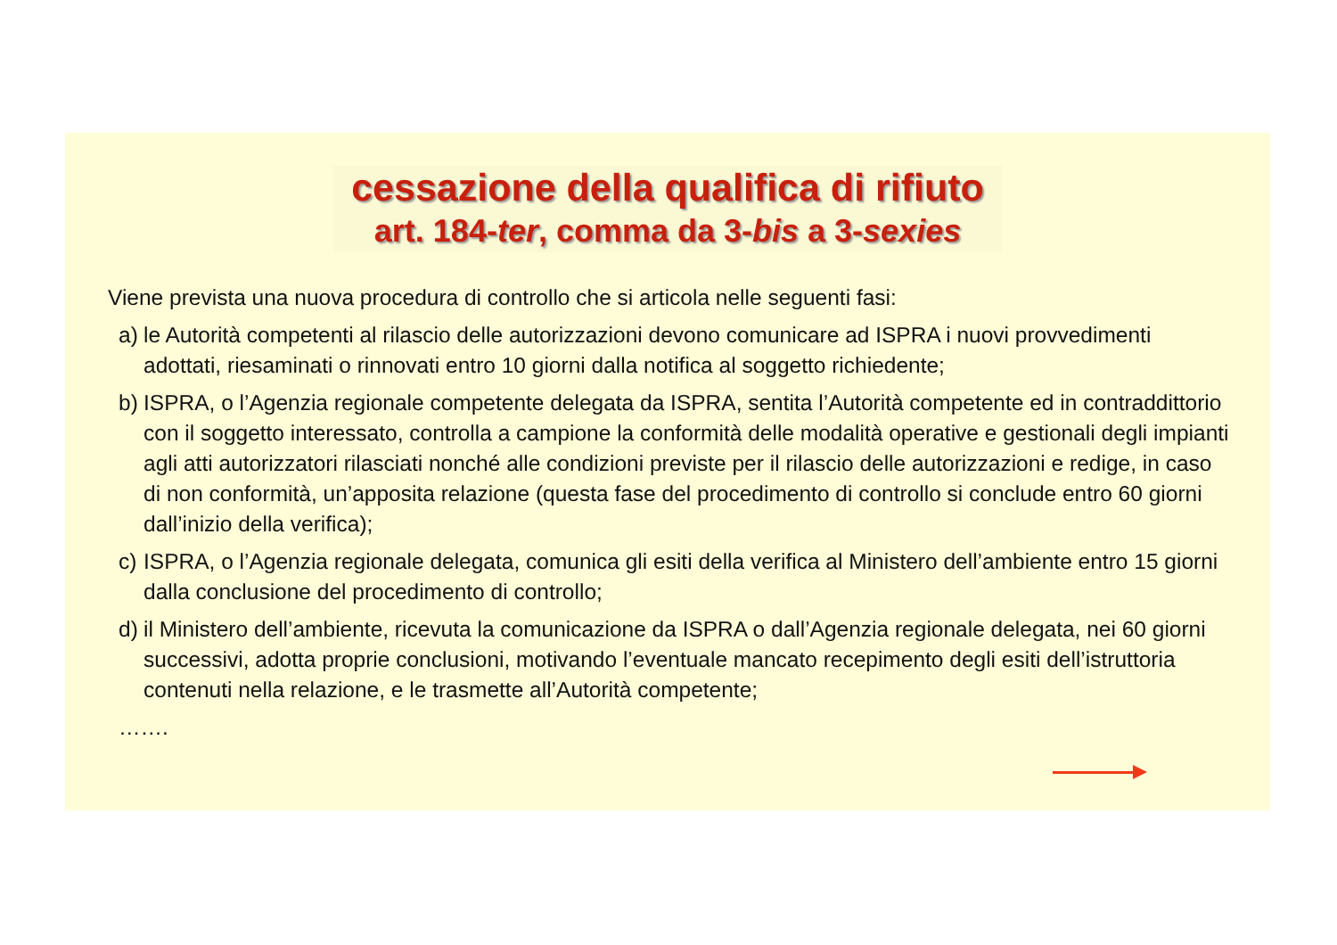cessazione della qualifica di rifiuto
art. 184-ter, comma da 3-bis a 3-sexies
Viene prevista una nuova procedura di controllo che si articola nelle seguenti fasi:
a) le Autorità competenti al rilascio delle autorizzazioni devono comunicare ad ISPRA i nuovi provvedimenti adottati, riesaminati o rinnovati entro 10 giorni dalla notifica al soggetto richiedente;
b) ISPRA, o l’Agenzia regionale competente delegata da ISPRA, sentita l’Autorità competente ed in contraddittorio con il soggetto interessato, controlla a campione la conformità delle modalità operative e gestionali degli impianti agli atti autorizzatori rilasciati nonché alle condizioni previste per il rilascio delle autorizzazioni e redige, in caso di non conformità, un’apposita relazione (questa fase del procedimento di controllo si conclude entro 60 giorni dall’inizio della verifica);
c) ISPRA, o l’Agenzia regionale delegata, comunica gli esiti della verifica al Ministero dell’ambiente entro 15 giorni dalla conclusione del procedimento di controllo;
d) il Ministero dell’ambiente, ricevuta la comunicazione da ISPRA o dall’Agenzia regionale delegata, nei 60 giorni successivi, adotta proprie conclusioni, motivando l’eventuale mancato recepimento degli esiti dell’istruttoria contenuti nella relazione, e le trasmette all’Autorità competente;
…….